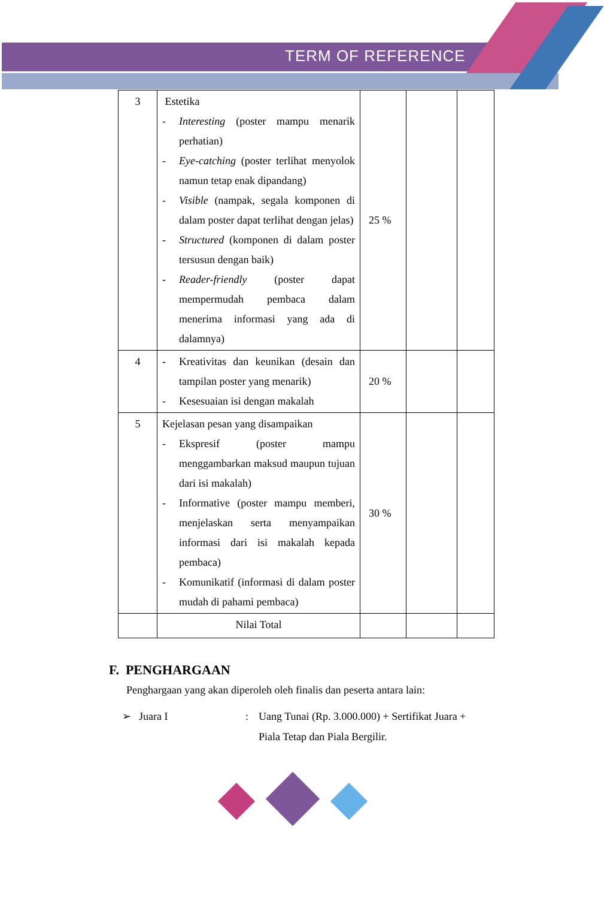TERM OF REFERENCE
| 3 | Estetika - Interesting (poster mampu menarik perhatian) - Eye-catching (poster terlihat menyolok namun tetap enak dipandang) - Visible (nampak, segala komponen di dalam poster dapat terlihat dengan jelas) - Structured (komponen di dalam poster tersusun dengan baik) - Reader-friendly (poster dapat mempermudah pembaca dalam menerima informasi yang ada di dalamnya) | 25 % | | |
| 4 | - Kreativitas dan keunikan (desain dan tampilan poster yang menarik) - Kesesuaian isi dengan makalah | 20 % | | |
| 5 | Kejelasan pesan yang disampaikan - Ekspresif (poster mampu menggambarkan maksud maupun tujuan dari isi makalah) - Informative (poster mampu memberi, menjelaskan serta menyampaikan informasi dari isi makalah kepada pembaca) - Komunikatif (informasi di dalam poster mudah di pahami pembaca) | 30 % | | |
| | Nilai Total | | | |
F. PENGHARGAAN
Penghargaan yang akan diperoleh oleh finalis dan peserta antara lain:
➢ Juara I: Uang Tunai (Rp. 3.000.000) + Sertifikat Juara + Piala Tetap dan Piala Bergilir.